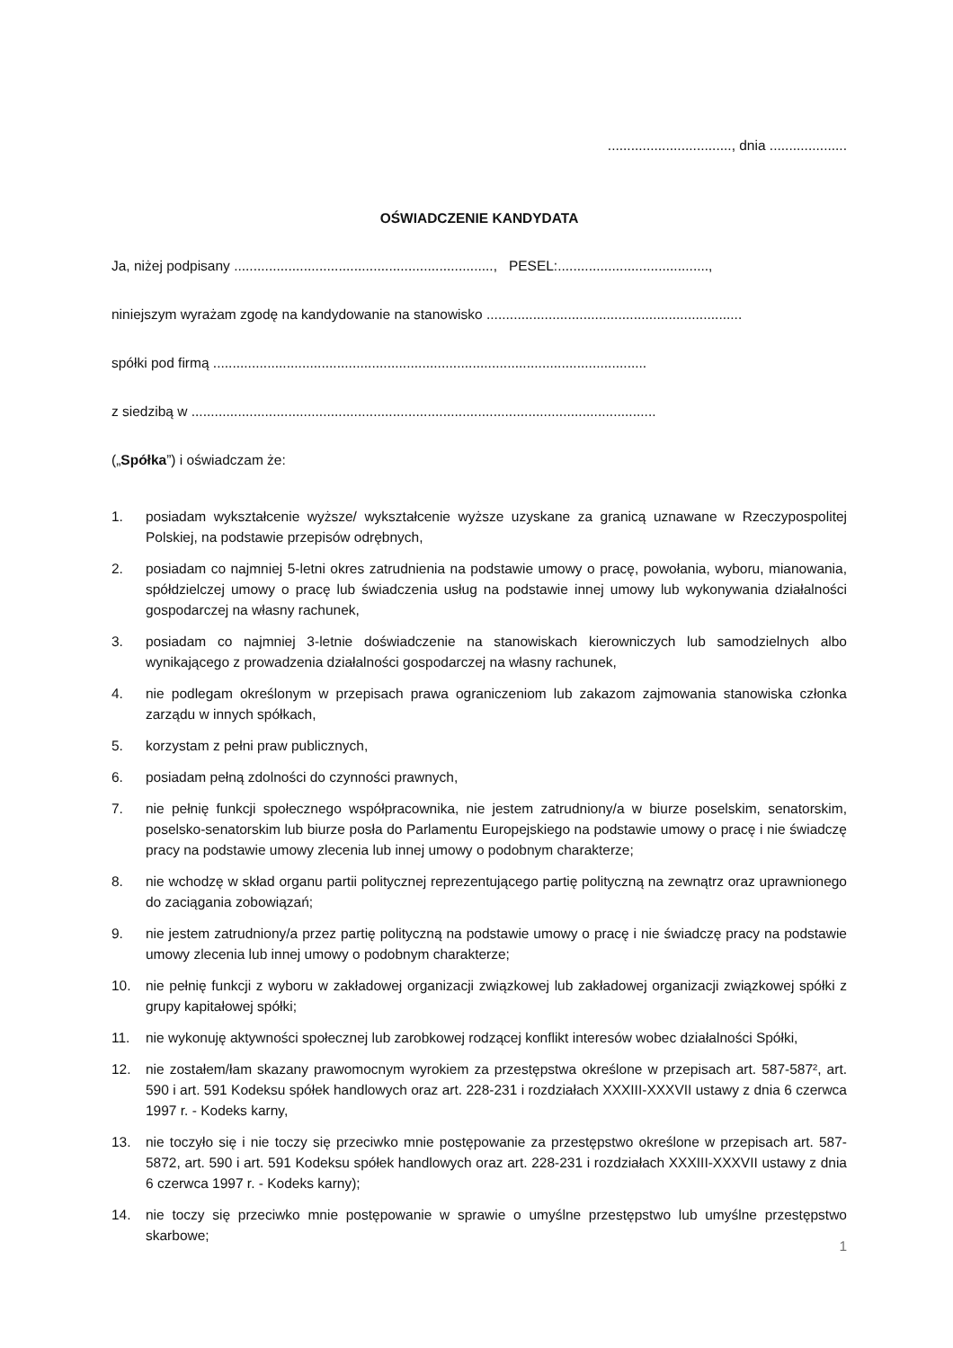................................, dnia ....................
OŚWIADCZENIE KANDYDATA
Ja, niżej podpisany ..................................................................., PESEL:.......................................,
niniejszym wyrażam zgodę na kandydowanie na stanowisko ..................................................................
spółki pod firmą ................................................................................................................
z siedzibą w ........................................................................................................................
(„Spółka”) i oświadczam że:
1. posiadam wykształcenie wyższe/ wykształcenie wyższe uzyskane za granicą uznawane w Rzeczypospolitej Polskiej, na podstawie przepisów odrębnych,
2. posiadam co najmniej 5-letni okres zatrudnienia na podstawie umowy o pracę, powołania, wyboru, mianowania, spółdzielczej umowy o pracę lub świadczenia usług na podstawie innej umowy lub wykonywania działalności gospodarczej na własny rachunek,
3. posiadam co najmniej 3-letnie doświadczenie na stanowiskach kierowniczych lub samodzielnych albo wynikającego z prowadzenia działalności gospodarczej na własny rachunek,
4. nie podlegam określonym w przepisach prawa ograniczeniom lub zakazom zajmowania stanowiska członka zarządu w innych spółkach,
5. korzystam z pełni praw publicznych,
6. posiadam pełną zdolności do czynności prawnych,
7. nie pełnię funkcji społecznego współpracownika, nie jestem zatrudniony/a w biurze poselskim, senatorskim, poselsko-senatorskim lub biurze posła do Parlamentu Europejskiego na podstawie umowy o pracę i nie świadczę pracy na podstawie umowy zlecenia lub innej umowy o podobnym charakterze;
8. nie wchodzę w skład organu partii politycznej reprezentującego partię polityczną na zewnątrz oraz uprawnionego do zaciągania zobowiązań;
9. nie jestem zatrudniony/a przez partię polityczną na podstawie umowy o pracę i nie świadczę pracy na podstawie umowy zlecenia lub innej umowy o podobnym charakterze;
10. nie pełnię funkcji z wyboru w zakładowej organizacji związkowej lub zakładowej organizacji związkowej spółki z grupy kapitałowej spółki;
11. nie wykonuję aktywności społecznej lub zarobkowej rodzącej konflikt interesów wobec działalności Spółki,
12. nie zostałem/łam skazany prawomocnym wyrokiem za przestępstwa określone w przepisach art. 587-587², art. 590 i art. 591 Kodeksu spółek handlowych oraz art. 228-231 i rozdziałach XXXIII-XXXVII ustawy z dnia 6 czerwca 1997 r. - Kodeks karny,
13. nie toczyło się i nie toczy się przeciwko mnie postępowanie za przestępstwo określone w przepisach art. 587-5872, art. 590 i art. 591 Kodeksu spółek handlowych oraz art. 228-231 i rozdziałach XXXIII-XXXVII ustawy z dnia 6 czerwca 1997 r. - Kodeks karny);
14. nie toczy się przeciwko mnie postępowanie w sprawie o umyślne przestępstwo lub umyślne przestępstwo skarbowe;
1